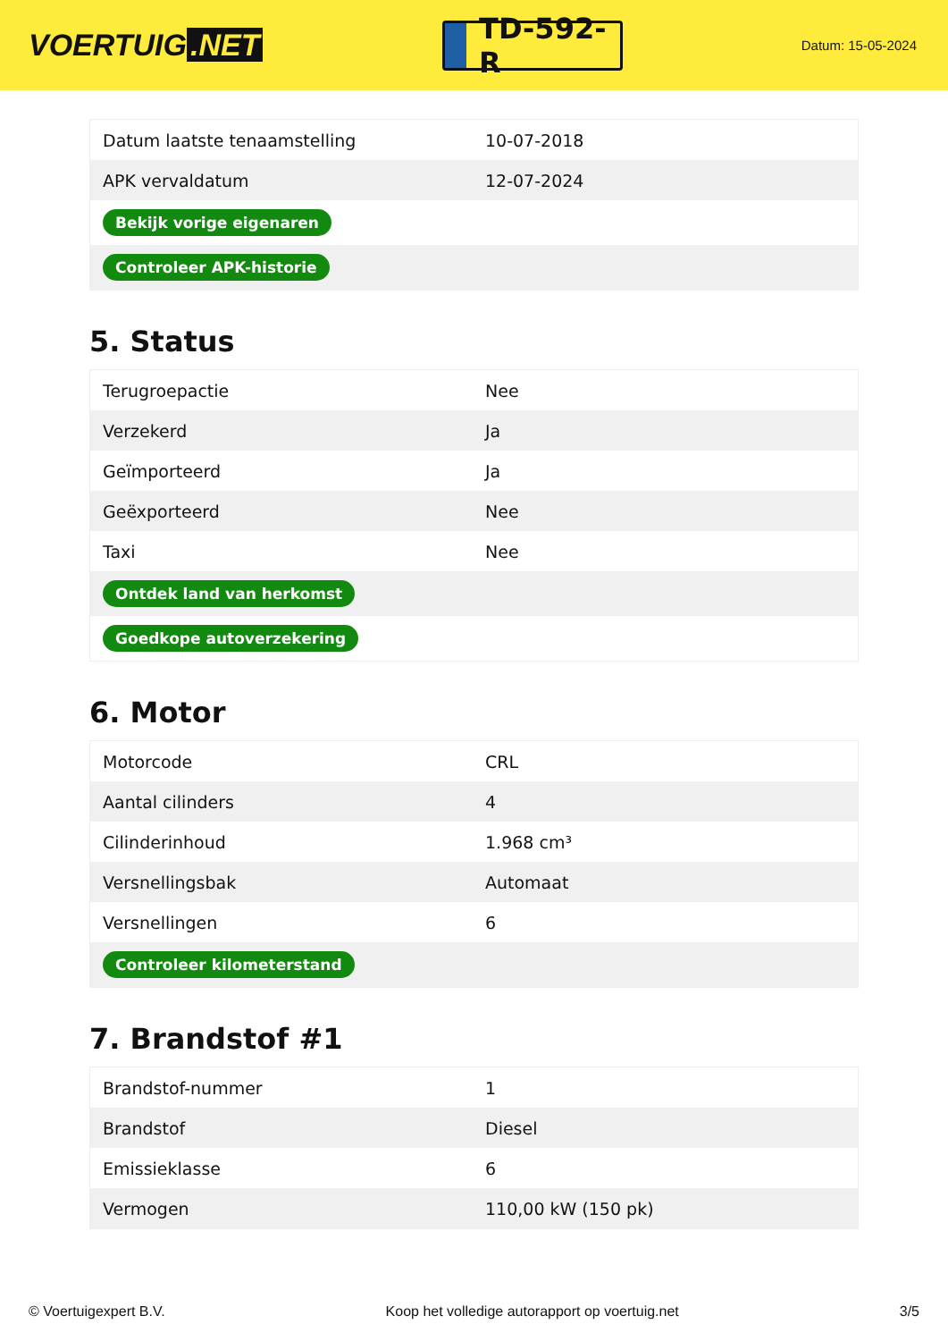VOERTUIG.NET
TD-592-R
Datum: 15-05-2024
| Datum laatste tenaamstelling | 10-07-2018 |
| APK vervaldatum | 12-07-2024 |
| Bekijk vorige eigenaren | |
| Controleer APK-historie | |
5. Status
| Terugroepactie | Nee |
| Verzekerd | Ja |
| Geïmporteerd | Ja |
| Geëxporteerd | Nee |
| Taxi | Nee |
| Ontdek land van herkomst | |
| Goedkope autoverzekering | |
6. Motor
| Motorcode | CRL |
| Aantal cilinders | 4 |
| Cilinderinhoud | 1.968 cm³ |
| Versnellingsbak | Automaat |
| Versnellingen | 6 |
| Controleer kilometerstand | |
7. Brandstof #1
| Brandstof-nummer | 1 |
| Brandstof | Diesel |
| Emissieklasse | 6 |
| Vermogen | 110,00 kW (150 pk) |
© Voertuigexpert B.V. Koop het volledige autorapport op voertuig.net 3/5